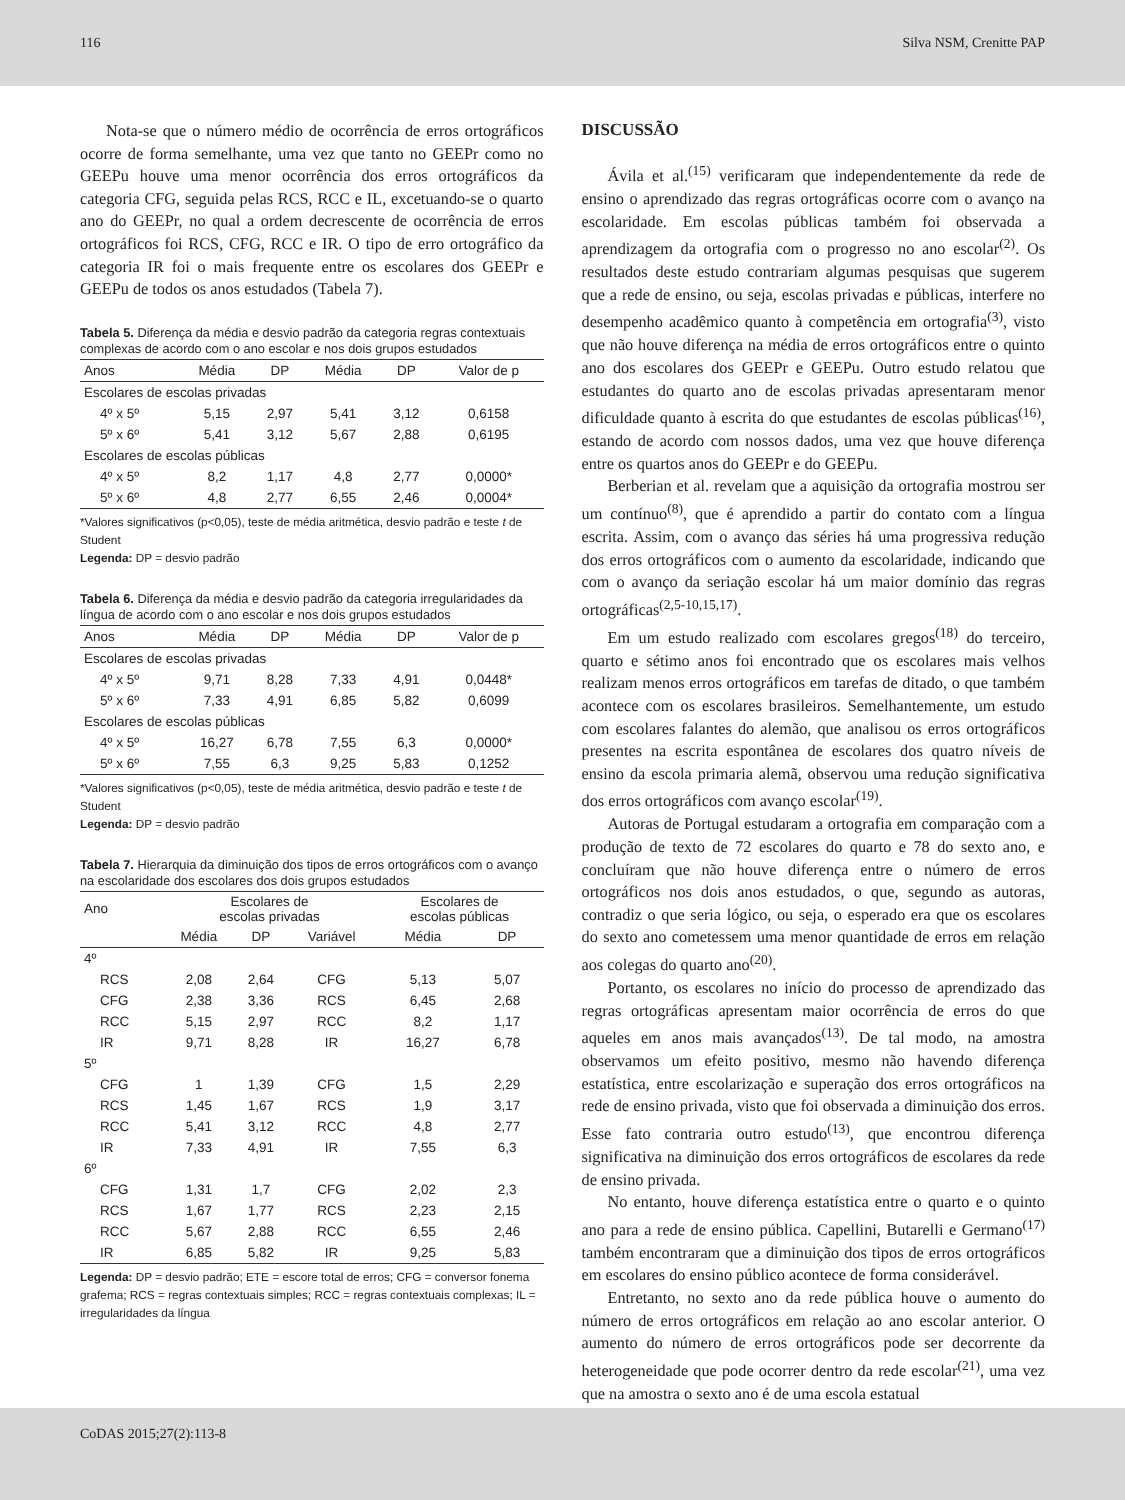116 Silva NSM, Crenitte PAP
Nota-se que o número médio de ocorrência de erros ortográficos ocorre de forma semelhante, uma vez que tanto no GEEPr como no GEEPu houve uma menor ocorrência dos erros ortográficos da categoria CFG, seguida pelas RCS, RCC e IL, excetuando-se o quarto ano do GEEPr, no qual a ordem decrescente de ocorrência de erros ortográficos foi RCS, CFG, RCC e IR. O tipo de erro ortográfico da categoria IR foi o mais frequente entre os escolares dos GEEPr e GEEPu de todos os anos estudados (Tabela 7).
Tabela 5. Diferença da média e desvio padrão da categoria regras contextuais complexas de acordo com o ano escolar e nos dois grupos estudados
| Anos | Média | DP | Média | DP | Valor de p |
| --- | --- | --- | --- | --- | --- |
| Escolares de escolas privadas | | | | | |
| 4º x 5º | 5,15 | 2,97 | 5,41 | 3,12 | 0,6158 |
| 5º x 6º | 5,41 | 3,12 | 5,67 | 2,88 | 0,6195 |
| Escolares de escolas públicas | | | | | |
| 4º x 5º | 8,2 | 1,17 | 4,8 | 2,77 | 0,0000* |
| 5º x 6º | 4,8 | 2,77 | 6,55 | 2,46 | 0,0004* |
*Valores significativos (p<0,05), teste de média aritmética, desvio padrão e teste t de Student
Legenda: DP = desvio padrão
Tabela 6. Diferença da média e desvio padrão da categoria irregularidades da língua de acordo com o ano escolar e nos dois grupos estudados
| Anos | Média | DP | Média | DP | Valor de p |
| --- | --- | --- | --- | --- | --- |
| Escolares de escolas privadas | | | | | |
| 4º x 5º | 9,71 | 8,28 | 7,33 | 4,91 | 0,0448* |
| 5º x 6º | 7,33 | 4,91 | 6,85 | 5,82 | 0,6099 |
| Escolares de escolas públicas | | | | | |
| 4º x 5º | 16,27 | 6,78 | 7,55 | 6,3 | 0,0000* |
| 5º x 6º | 7,55 | 6,3 | 9,25 | 5,83 | 0,1252 |
*Valores significativos (p<0,05), teste de média aritmética, desvio padrão e teste t de Student
Legenda: DP = desvio padrão
Tabela 7. Hierarquia da diminuição dos tipos de erros ortográficos com o avanço na escolaridade dos escolares dos dois grupos estudados
| Ano | Escolares de escolas privadas | | | Escolares de escolas públicas | |
| --- | --- | --- | --- | --- | --- |
| | Média | DP | Variável | Média | DP |
| 4º | | | | | |
| RCS | 2,08 | 2,64 | CFG | 5,13 | 5,07 |
| CFG | 2,38 | 3,36 | RCS | 6,45 | 2,68 |
| RCC | 5,15 | 2,97 | RCC | 8,2 | 1,17 |
| IR | 9,71 | 8,28 | IR | 16,27 | 6,78 |
| 5º | | | | | |
| CFG | 1 | 1,39 | CFG | 1,5 | 2,29 |
| RCS | 1,45 | 1,67 | RCS | 1,9 | 3,17 |
| RCC | 5,41 | 3,12 | RCC | 4,8 | 2,77 |
| IR | 7,33 | 4,91 | IR | 7,55 | 6,3 |
| 6º | | | | | |
| CFG | 1,31 | 1,7 | CFG | 2,02 | 2,3 |
| RCS | 1,67 | 1,77 | RCS | 2,23 | 2,15 |
| RCC | 5,67 | 2,88 | RCC | 6,55 | 2,46 |
| IR | 6,85 | 5,82 | IR | 9,25 | 5,83 |
Legenda: DP = desvio padrão; ETE = escore total de erros; CFG = conversor fonema grafema; RCS = regras contextuais simples; RCC = regras contextuais complexas; IL = irregularidades da língua
DISCUSSÃO
Ávila et al.<sup>(15)</sup> verificaram que independentemente da rede de ensino o aprendizado das regras ortográficas ocorre com o avanço na escolaridade. Em escolas públicas também foi observada a aprendizagem da ortografia com o progresso no ano escolar<sup>(2)</sup>. Os resultados deste estudo contrariam algumas pesquisas que sugerem que a rede de ensino, ou seja, escolas privadas e públicas, interfere no desempenho acadêmico quanto à competência em ortografia<sup>(3)</sup>, visto que não houve diferença na média de erros ortográficos entre o quinto ano dos escolares dos GEEPr e GEEPu. Outro estudo relatou que estudantes do quarto ano de escolas privadas apresentaram menor dificuldade quanto à escrita do que estudantes de escolas públicas<sup>(16)</sup>, estando de acordo com nossos dados, uma vez que houve diferença entre os quartos anos do GEEPr e do GEEPu.
Berberian et al. revelam que a aquisição da ortografia mostrou ser um contínuo<sup>(8)</sup>, que é aprendido a partir do contato com a língua escrita. Assim, com o avanço das séries há uma progressiva redução dos erros ortográficos com o aumento da escolaridade, indicando que com o avanço da seriação escolar há um maior domínio das regras ortográficas<sup>(2,5-10,15,17)</sup>.
Em um estudo realizado com escolares gregos<sup>(18)</sup> do terceiro, quarto e sétimo anos foi encontrado que os escolares mais velhos realizam menos erros ortográficos em tarefas de ditado, o que também acontece com os escolares brasileiros. Semelhantemente, um estudo com escolares falantes do alemão, que analisou os erros ortográficos presentes na escrita espontânea de escolares dos quatro níveis de ensino da escola primaria alemã, observou uma redução significativa dos erros ortográficos com avanço escolar<sup>(19)</sup>.
Autoras de Portugal estudaram a ortografia em comparação com a produção de texto de 72 escolares do quarto e 78 do sexto ano, e concluíram que não houve diferença entre o número de erros ortográficos nos dois anos estudados, o que, segundo as autoras, contradiz o que seria lógico, ou seja, o esperado era que os escolares do sexto ano cometessem uma menor quantidade de erros em relação aos colegas do quarto ano<sup>(20)</sup>.
Portanto, os escolares no início do processo de aprendizado das regras ortográficas apresentam maior ocorrência de erros do que aqueles em anos mais avançados<sup>(13)</sup>. De tal modo, na amostra observamos um efeito positivo, mesmo não havendo diferença estatística, entre escolarização e superação dos erros ortográficos na rede de ensino privada, visto que foi observada a diminuição dos erros. Esse fato contraria outro estudo<sup>(13)</sup>, que encontrou diferença significativa na diminuição dos erros ortográficos de escolares da rede de ensino privada.
No entanto, houve diferença estatística entre o quarto e o quinto ano para a rede de ensino pública. Capellini, Butarelli e Germano<sup>(17)</sup> também encontraram que a diminuição dos tipos de erros ortográficos em escolares do ensino público acontece de forma considerável.
Entretanto, no sexto ano da rede pública houve o aumento do número de erros ortográficos em relação ao ano escolar anterior. O aumento do número de erros ortográficos pode ser decorrente da heterogeneidade que pode ocorrer dentro da rede escolar<sup>(21)</sup>, uma vez que na amostra o sexto ano é de uma escola estatual
CoDAS 2015;27(2):113-8